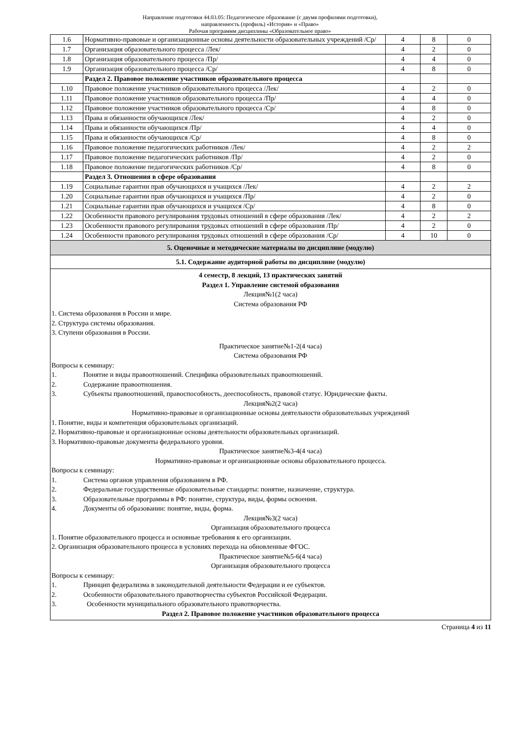Направление подготовки 44.03.05: Педагогическое образование (с двумя профилями подготовки),
направленность (профиль) «История» и «Право»
Рабочая программм дисциплины «Образовательное право»
| 1.6 | Нормативно-правовые и организационные основы деятельности образовательных учреждений /Ср/ | 4 | 8 | 0 |
| 1.7 | Организация образовательного процесса /Лек/ | 4 | 2 | 0 |
| 1.8 | Организация образовательного процесса /Пр/ | 4 | 4 | 0 |
| 1.9 | Организация образовательного процесса /Ср/ | 4 | 8 | 0 |
| | Раздел 2. Правовое положение участников образовательного процесса | | | |
| 1.10 | Правовое положение участников образовательного процесса /Лек/ | 4 | 2 | 0 |
| 1.11 | Правовое положение участников образовательного процесса /Пр/ | 4 | 4 | 0 |
| 1.12 | Правовое положение участников образовательного процесса /Ср/ | 4 | 8 | 0 |
| 1.13 | Права и обязанности обучающихся /Лек/ | 4 | 2 | 0 |
| 1.14 | Права и обязанности обучающихся /Пр/ | 4 | 4 | 0 |
| 1.15 | Права и обязанности обучающихся /Ср/ | 4 | 8 | 0 |
| 1.16 | Правовое положение педагогических работников /Лек/ | 4 | 2 | 2 |
| 1.17 | Правовое положение педагогических работников /Пр/ | 4 | 2 | 0 |
| 1.18 | Правовое положение педагогических работников /Ср/ | 4 | 8 | 0 |
| | Раздел 3. Отношения в сфере образования | | | |
| 1.19 | Социальные гарантии прав обучающихся и учащихся /Лек/ | 4 | 2 | 2 |
| 1.20 | Социальные гарантии прав обучающихся и учащихся /Пр/ | 4 | 2 | 0 |
| 1.21 | Социальные гарантии прав обучающихся и учащихся /Ср/ | 4 | 8 | 0 |
| 1.22 | Особенности правового регулирования трудовых отношений в сфере образования /Лек/ | 4 | 2 | 2 |
| 1.23 | Особенности правового регулирования трудовых отношений в сфере образования /Пр/ | 4 | 2 | 0 |
| 1.24 | Особенности правового регулирования трудовых отношений в сфере образования /Ср/ | 4 | 10 | 0 |
| 5. Оценочные и методические материалы по дисциплине (модулю) | | | | |
| 5.1. Содержание аудиторной работы по дисциплине (модулю) | | | | |
| 4 семестр, 8 лекций, 13 практических занятий Раздел 1. Управление системой образования Лекция№1(2 часа) Система образования РФ 1. Система образования в России и мире. 2. Структура системы образования. 3. Ступени образования в России. Практическое занятие№1-2(4 часа) Система образования РФ Вопросы к семинару: 1. Понятие и виды правоотношений. Специфика образовательных правоотношений. 2. Содержание правоотношения. 3. Субъекты правоотношений, правоспособность, дееспособность, правовой статус. Юридические факты. Лекция№2(2 часа) Нормативно-правовые и организационные основы деятельности образовательных учреждений 1. Понятие, виды и компетенция образовательных организаций. 2. Нормативно-правовые и организационные основы деятельности образовательных организаций. 3. Нормативно-правовые документы федерального уровня. Практическое занятие№3-4(4 часа) Нормативно-правовые и организационные основы образовательного процесса. Вопросы к семинару: 1. Система органов управления образованием в РФ. 2. Федеральные государственные образовательные стандарты: понятие, назначение, структура. 3. Образовательные программы в РФ: понятие, структура, виды, формы освоения. 4. Документы об образовании: понятие, виды, форма. Лекция№3(2 часа) Организация образовательного процесса 1. Понятие образовательного процесса и основные требования к его организации. 2. Организация образовательного процесса в условиях перехода на обновленные ФГОС. Практическое занятие№5-6(4 часа) Организация образовательного процесса Вопросы к семинару: 1. Принцип федерализма в законодательной деятельности Федерации и ее субъектов. 2. Особенности образовательного правотворчества субъектов Российской Федерации. 3. Особенности муниципального образовательного правотворчества. Раздел 2. Правовое положение участников образовательного процесса | | | | |
Страница 4 из 11